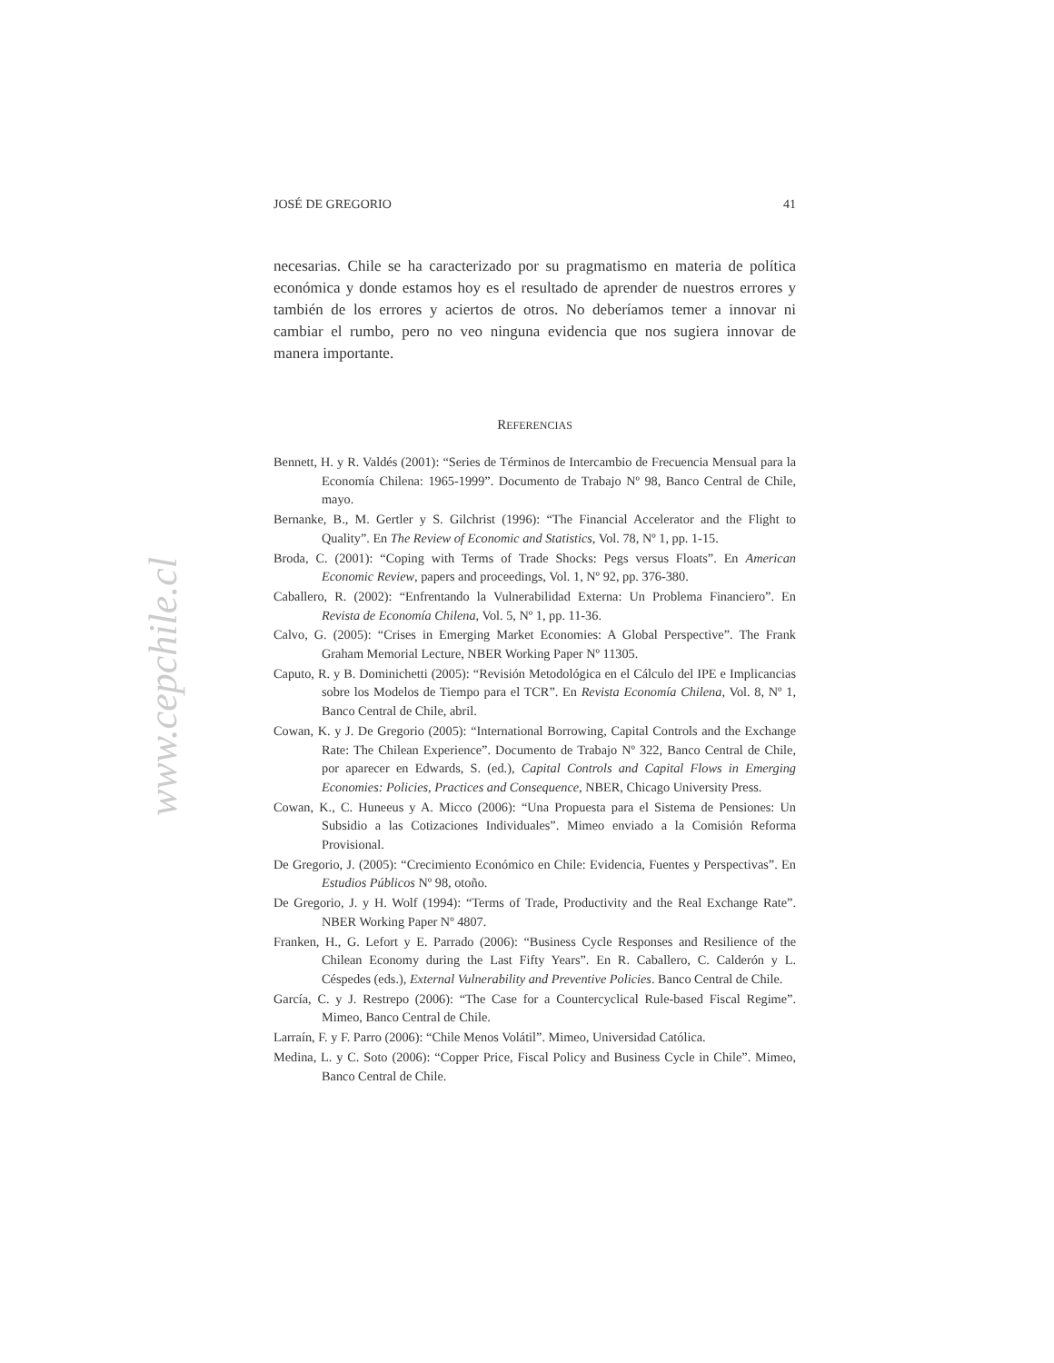www.cepchile.cl
JOSÉ DE GREGORIO 41
necesarias. Chile se ha caracterizado por su pragmatismo en materia de política económica y donde estamos hoy es el resultado de aprender de nuestros errores y también de los errores y aciertos de otros. No deberíamos temer a innovar ni cambiar el rumbo, pero no veo ninguna evidencia que nos sugiera innovar de manera importante.
REFERENCIAS
Bennett, H. y R. Valdés (2001): “Series de Términos de Intercambio de Frecuencia Mensual para la Economía Chilena: 1965-1999”. Documento de Trabajo Nº 98, Banco Central de Chile, mayo.
Bernanke, B., M. Gertler y S. Gilchrist (1996): “The Financial Accelerator and the Flight to Quality”. En The Review of Economic and Statistics, Vol. 78, Nº 1, pp. 1-15.
Broda, C. (2001): “Coping with Terms of Trade Shocks: Pegs versus Floats”. En American Economic Review, papers and proceedings, Vol. 1, Nº 92, pp. 376-380.
Caballero, R. (2002): “Enfrentando la Vulnerabilidad Externa: Un Problema Financiero”. En Revista de Economía Chilena, Vol. 5, Nº 1, pp. 11-36.
Calvo, G. (2005): “Crises in Emerging Market Economies: A Global Perspective”. The Frank Graham Memorial Lecture, NBER Working Paper Nº 11305.
Caputo, R. y B. Dominichetti (2005): “Revisión Metodológica en el Cálculo del IPE e Implicancias sobre los Modelos de Tiempo para el TCR”. En Revista Economía Chilena, Vol. 8, Nº 1, Banco Central de Chile, abril.
Cowan, K. y J. De Gregorio (2005): “International Borrowing, Capital Controls and the Exchange Rate: The Chilean Experience”. Documento de Trabajo Nº 322, Banco Central de Chile, por aparecer en Edwards, S. (ed.), Capital Controls and Capital Flows in Emerging Economies: Policies, Practices and Consequence, NBER, Chicago University Press.
Cowan, K., C. Huneeus y A. Micco (2006): “Una Propuesta para el Sistema de Pensiones: Un Subsidio a las Cotizaciones Individuales”. Mimeo enviado a la Comisión Reforma Provisional.
De Gregorio, J. (2005): “Crecimiento Económico en Chile: Evidencia, Fuentes y Perspectivas”. En Estudios Públicos Nº 98, otoño.
De Gregorio, J. y H. Wolf (1994): “Terms of Trade, Productivity and the Real Exchange Rate”. NBER Working Paper Nº 4807.
Franken, H., G. Lefort y E. Parrado (2006): “Business Cycle Responses and Resilience of the Chilean Economy during the Last Fifty Years”. En R. Caballero, C. Calderón y L. Céspedes (eds.), External Vulnerability and Preventive Policies. Banco Central de Chile.
García, C. y J. Restrepo (2006): “The Case for a Countercyclical Rule-based Fiscal Regime”. Mimeo, Banco Central de Chile.
Larraín, F. y F. Parro (2006): “Chile Menos Volátil”. Mimeo, Universidad Católica.
Medina, L. y C. Soto (2006): “Copper Price, Fiscal Policy and Business Cycle in Chile”. Mimeo, Banco Central de Chile.